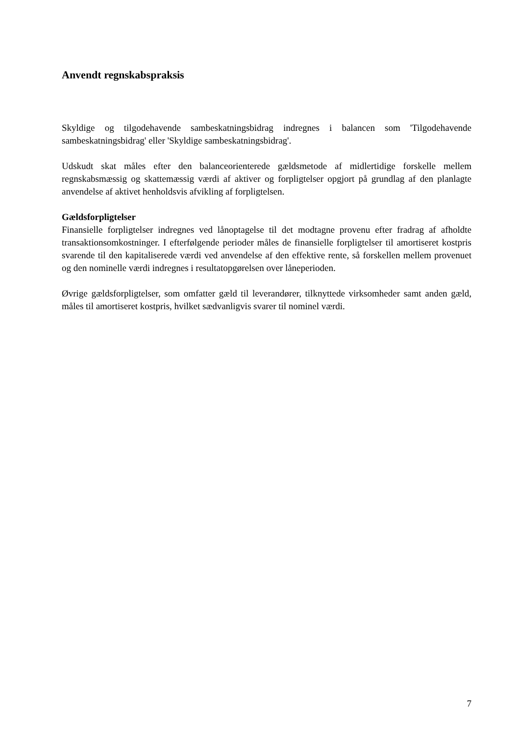Anvendt regnskabspraksis
Skyldige og tilgodehavende sambeskatningsbidrag indregnes i balancen som 'Tilgodehavende sambeskatningsbidrag' eller 'Skyldige sambeskatningsbidrag'.
Udskudt skat måles efter den balanceorienterede gældsmetode af midlertidige forskelle mellem regnskabsmæssig og skattemæssig værdi af aktiver og forpligtelser opgjort på grundlag af den planlagte anvendelse af aktivet henholdsvis afvikling af forpligtelsen.
Gældsforpligtelser
Finansielle forpligtelser indregnes ved lånoptagelse til det modtagne provenu efter fradrag af afholdte transaktionsomkostninger. I efterfølgende perioder måles de finansielle forpligtelser til amortiseret kostpris svarende til den kapitaliserede værdi ved anvendelse af den effektive rente, så forskellen mellem provenuet og den nominelle værdi indregnes i resultatopgørelsen over låneperioden.
Øvrige gældsforpligtelser, som omfatter gæld til leverandører, tilknyttede virksomheder samt anden gæld, måles til amortiseret kostpris, hvilket sædvanligvis svarer til nominel værdi.
7